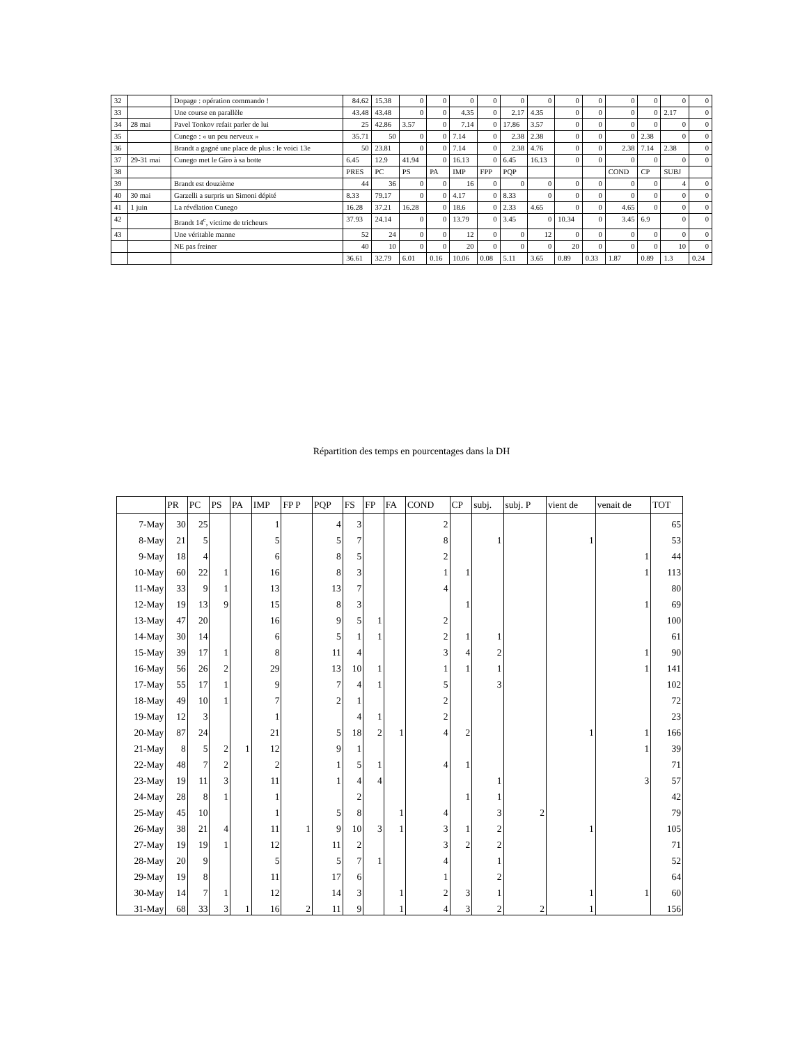| 32 | | Dopage : opération commando ! | 84.62 | 15.38 | 0 | 0 | 0 | 0 | 0 | 0 | 0 | 0 | 0 | 0 | 0 | 0 |
| 33 | | Une course en parallèle | 43.48 | 43.48 | 0 | 0 | 4.35 | 0 | 2.17 | 4.35 | 0 | 0 | 0 | 0 | 2.17 | 0 |
| 34 | 28 mai | Pavel Tonkov refait parler de lui | 25 | 42.86 | 3.57 | 0 | 7.14 | 0 | 17.86 | 3.57 | 0 | 0 | 0 | 0 | 0 | 0 |
| 35 | | Cunego : « un peu nerveux » | 35.71 | 50 | 0 | 0 | 7.14 | 0 | 2.38 | 2.38 | 0 | 0 | 0 | 2.38 | 0 | 0 |
| 36 | | Brandt a gagné une place de plus : le voici 13e | 50 | 23.81 | 0 | 0 | 7.14 | 0 | 2.38 | 4.76 | 0 | 0 | 2.38 | 7.14 | 2.38 | 0 |
| 37 | 29-31 mai | Cunego met le Giro à sa botte | 6.45 | 12.9 | 41.94 | 0 | 16.13 | 0 | 6.45 | 16.13 | 0 | 0 | 0 | 0 | 0 | 0 |
| 38 | | | PRES | PC | PS | PA | IMP | FPP | PQP | | | | COND | CP | SUBJ | |
| 39 | | Brandt est douzième | 44 | 36 | 0 | 0 | 16 | 0 | 0 | 0 | 0 | 0 | 0 | 0 | 4 | 0 |
| 40 | 30 mai | Garzelli a surpris un Simoni dépité | 8.33 | 79.17 | 0 | 0 | 4.17 | 0 | 8.33 | 0 | 0 | 0 | 0 | 0 | 0 | 0 |
| 41 | 1 juin | La révélation Cunego | 16.28 | 37.21 | 16.28 | 0 | 18.6 | 0 | 2.33 | 4.65 | 0 | 0 | 4.65 | 0 | 0 | 0 |
| 42 | | Brandt 14<sup>e</sup>, victime de tricheurs | 37.93 | 24.14 | 0 | 0 | 13.79 | 0 | 3.45 | 0 | 10.34 | 0 | 3.45 | 6.9 | 0 | 0 |
| 43 | | Une véritable manne | 52 | 24 | 0 | 0 | 12 | 0 | 0 | 12 | 0 | 0 | 0 | 0 | 0 | 0 |
| | | NE pas freiner | 40 | 10 | 0 | 0 | 20 | 0 | 0 | 0 | 20 | 0 | 0 | 0 | 10 | 0 |
| | | | 36.61 | 32.79 | 6.01 | 0.16 | 10.06 | 0.08 | 5.11 | 3.65 | 0.89 | 0.33 | 1.87 | 0.89 | 1.3 | 0.24 |
Répartition des temps en pourcentages dans la DH
| | PR | PC | PS | PA | IMP | FP P | PQP | FS | FP | FA | COND | CP | subj. | subj. P | vient de | venait de | TOT |
| --- | --- | --- | --- | --- | --- | --- | --- | --- | --- | --- | --- | --- | --- | --- | --- | --- | --- |
| 7-May | 30 | 25 | | | 1 | | 4 | 3 | | | 2 | | | | | | 65 |
| 8-May | 21 | 5 | | | 5 | | 5 | 7 | | | 8 | | 1 | | 1 | | 53 |
| 9-May | 18 | 4 | | | 6 | | 8 | 5 | | | 2 | | | | | 1 | 44 |
| 10-May | 60 | 22 | 1 | | 16 | | 8 | 3 | | | 1 | 1 | | | | 1 | 113 |
| 11-May | 33 | 9 | 1 | | 13 | | 13 | 7 | | | 4 | | | | | | 80 |
| 12-May | 19 | 13 | 9 | | 15 | | 8 | 3 | | | | 1 | | | | 1 | 69 |
| 13-May | 47 | 20 | | | 16 | | 9 | 5 | 1 | | 2 | | | | | | 100 |
| 14-May | 30 | 14 | | | 6 | | 5 | 1 | 1 | | 2 | 1 | 1 | | | | 61 |
| 15-May | 39 | 17 | 1 | | 8 | | 11 | 4 | | | 3 | 4 | 2 | | | 1 | 90 |
| 16-May | 56 | 26 | 2 | | 29 | | 13 | 10 | 1 | | 1 | 1 | 1 | | | 1 | 141 |
| 17-May | 55 | 17 | 1 | | 9 | | 7 | 4 | 1 | | 5 | | 3 | | | | 102 |
| 18-May | 49 | 10 | 1 | | 7 | | 2 | 1 | | | 2 | | | | | | 72 |
| 19-May | 12 | 3 | | | 1 | | | 4 | 1 | | 2 | | | | | | 23 |
| 20-May | 87 | 24 | | | 21 | | 5 | 18 | 2 | 1 | 4 | 2 | | | 1 | 1 | 166 |
| 21-May | 8 | 5 | 2 | 1 | 12 | | 9 | 1 | | | | | | | | 1 | 39 |
| 22-May | 48 | 7 | 2 | | 2 | | 1 | 5 | 1 | | 4 | 1 | | | | | 71 |
| 23-May | 19 | 11 | 3 | | 11 | | 1 | 4 | 4 | | | | 1 | | | 3 | 57 |
| 24-May | 28 | 8 | 1 | | 1 | | | 2 | | | | 1 | 1 | | | | 42 |
| 25-May | 45 | 10 | | | 1 | | 5 | 8 | | 1 | 4 | | 3 | 2 | | | 79 |
| 26-May | 38 | 21 | 4 | | 11 | 1 | 9 | 10 | 3 | 1 | 3 | 1 | 2 | | 1 | | 105 |
| 27-May | 19 | 19 | 1 | | 12 | | 11 | 2 | | | 3 | 2 | 2 | | | | 71 |
| 28-May | 20 | 9 | | | 5 | | 5 | 7 | 1 | | 4 | | 1 | | | | 52 |
| 29-May | 19 | 8 | | | 11 | | 17 | 6 | | | 1 | | 2 | | | | 64 |
| 30-May | 14 | 7 | 1 | | 12 | | 14 | 3 | | 1 | 2 | 3 | 1 | | 1 | 1 | 60 |
| 31-May | 68 | 33 | 3 | 1 | 16 | 2 | 11 | 9 | | 1 | 4 | 3 | 2 | 2 | 1 | | 156 |